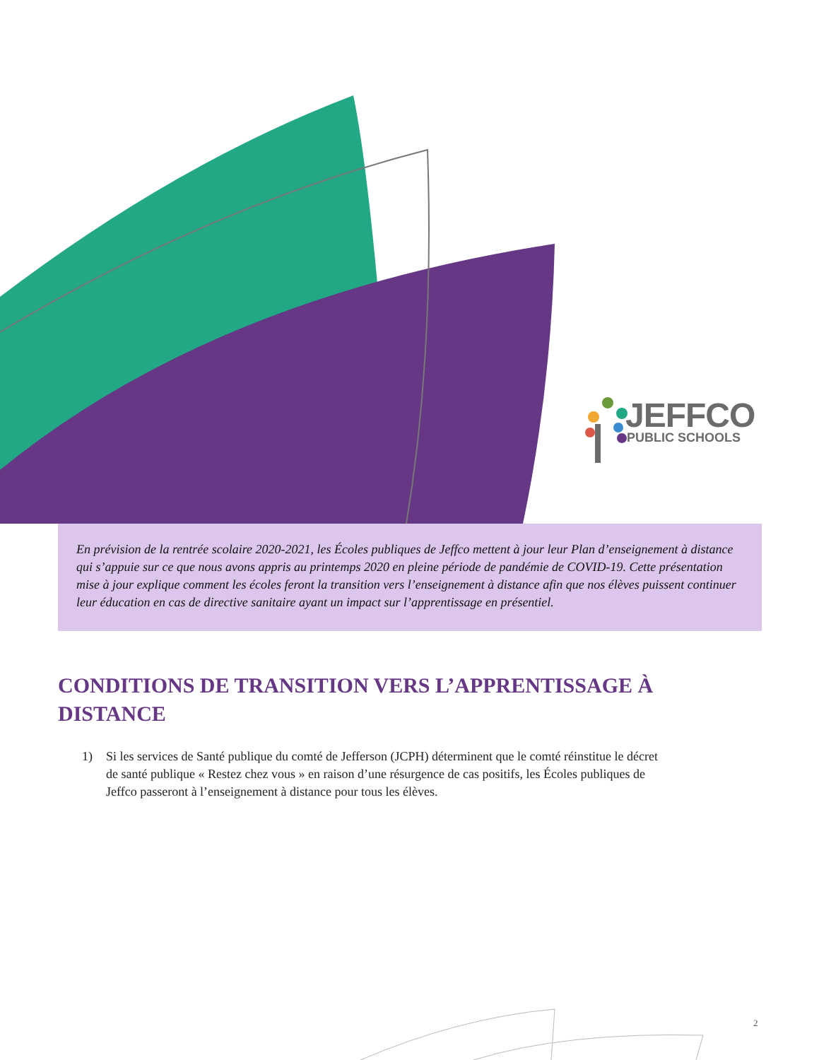JEFFCO
PUBLIC SCHOOLS
En prévision de la rentrée scolaire 2020-2021, les Écoles publiques de Jeffco mettent à jour leur Plan d’enseignement à distance qui s’appuie sur ce que nous avons appris au printemps 2020 en pleine période de pandémie de COVID-19. Cette présentation mise à jour explique comment les écoles feront la transition vers l’enseignement à distance afin que nos élèves puissent continuer leur éducation en cas de directive sanitaire ayant un impact sur l’apprentissage en présentiel.
CONDITIONS DE TRANSITION VERS L’APPRENTISSAGE À DISTANCE
1) Si les services de Santé publique du comté de Jefferson (JCPH) déterminent que le comté réinstitue le décret de santé publique « Restez chez vous » en raison d’une résurgence de cas positifs, les Écoles publiques de Jeffco passeront à l’enseignement à distance pour tous les élèves.
2